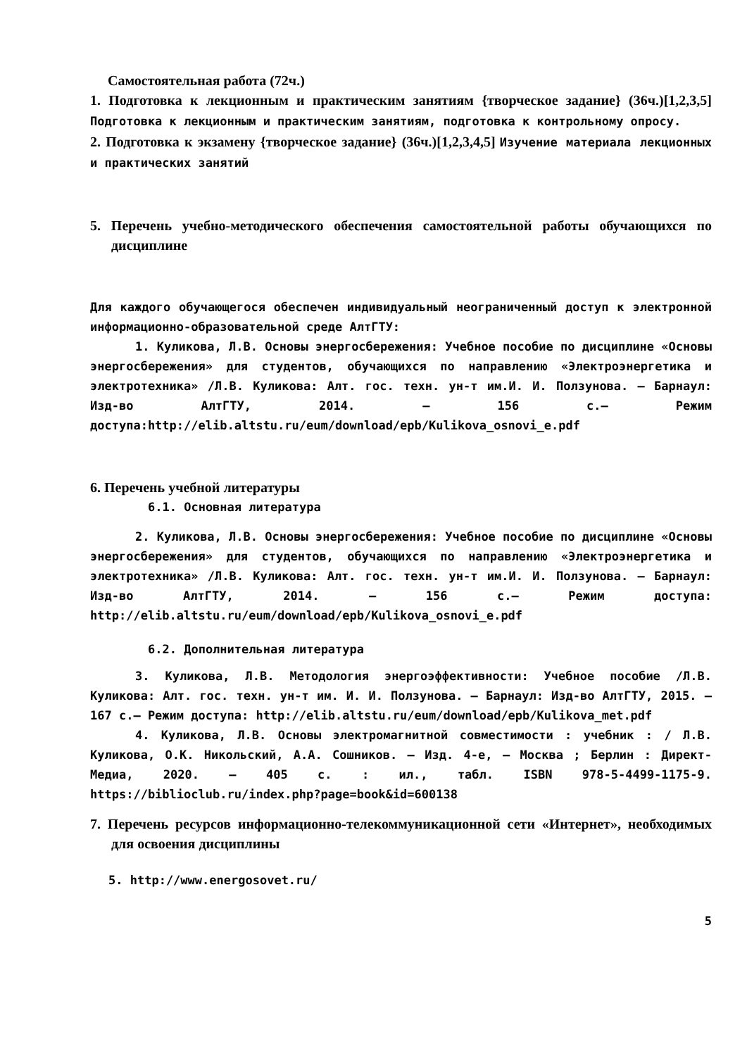Самостоятельная работа (72ч.)
1. Подготовка к лекционным и практическим занятиям {творческое задание} (36ч.)[1,2,3,5] Подготовка к лекционным и практическим занятиям, подготовка к контрольному опросу.
2. Подготовка к экзамену {творческое задание} (36ч.)[1,2,3,4,5] Изучение материала лекционных и практических занятий
5. Перечень учебно-методического обеспечения самостоятельной работы обучающихся по дисциплине
Для каждого обучающегося обеспечен индивидуальный неограниченный доступ к электронной информационно-образовательной среде АлтГТУ:
1. Куликова, Л.В. Основы энергосбережения: Учебное пособие по дисциплине «Основы энергосбережения» для студентов, обучающихся по направлению «Электроэнергетика и электротехника» /Л.В. Куликова: Алт. гос. техн. ун-т им.И. И. Ползунова. – Барнаул: Изд-во АлтГТУ, 2014. – 156 с.– Режим доступа:http://elib.altstu.ru/eum/download/epb/Kulikova_osnovi_e.pdf
6. Перечень учебной литературы
6.1. Основная литература
2. Куликова, Л.В. Основы энергосбережения: Учебное пособие по дисциплине «Основы энергосбережения» для студентов, обучающихся по направлению «Электроэнергетика и электротехника» /Л.В. Куликова: Алт. гос. техн. ун-т им.И. И. Ползунова. – Барнаул: Изд-во АлтГТУ, 2014. – 156 с.– Режим доступа: http://elib.altstu.ru/eum/download/epb/Kulikova_osnovi_e.pdf
6.2. Дополнительная литература
3. Куликова, Л.В. Методология энергоэффективности: Учебное пособие /Л.В. Куликова: Алт. гос. техн. ун-т им. И. И. Ползунова. – Барнаул: Изд-во АлтГТУ, 2015. – 167 с.– Режим доступа: http://elib.altstu.ru/eum/download/epb/Kulikova_met.pdf
4. Куликова, Л.В. Основы электромагнитной совместимости : учебник : / Л.В. Куликова, О.К. Никольский, А.А. Сошников. – Изд. 4-е, – Москва ; Берлин : Директ-Медиа, 2020. – 405 с. : ил., табл. ISBN 978-5-4499-1175-9. https://biblioclub.ru/index.php?page=book&id=600138
7. Перечень ресурсов информационно-телекоммуникационной сети «Интернет», необходимых для освоения дисциплины
5. http://www.energosovet.ru/
5